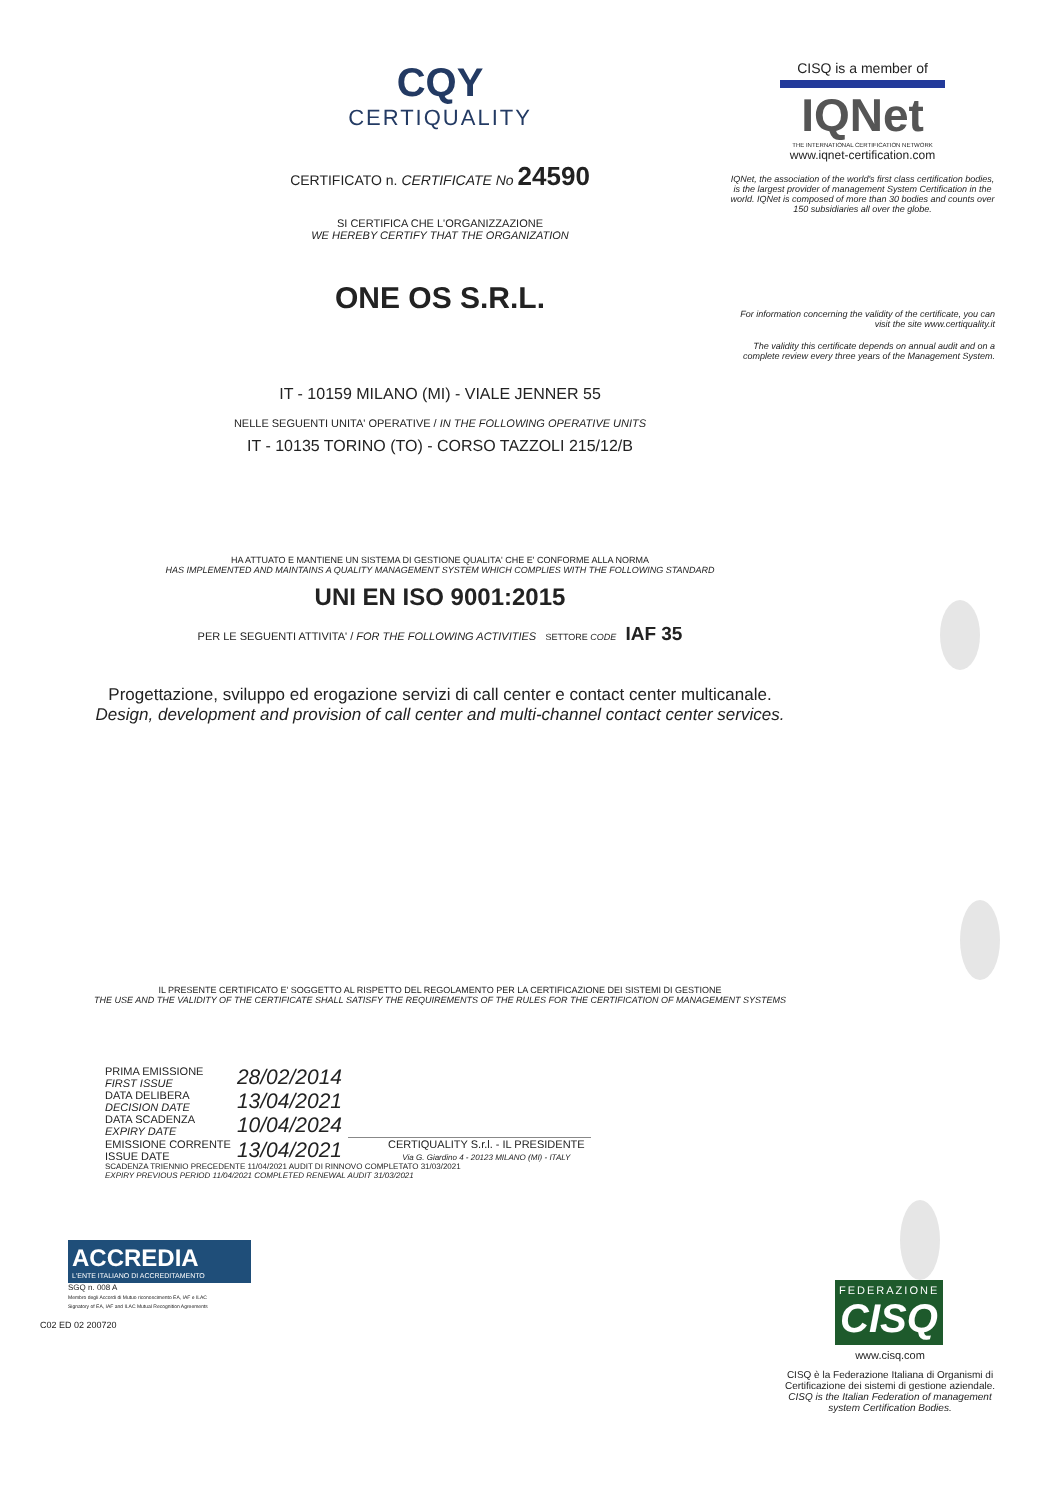CQY
CERTIQUALITY
CERTIFICATO n. CERTIFICATE No 24590
SI CERTIFICA CHE L'ORGANIZZAZIONE
WE HEREBY CERTIFY THAT THE ORGANIZATION
ONE OS S.R.L.
IT - 10159 MILANO (MI) - VIALE JENNER 55
NELLE SEGUENTI UNITA' OPERATIVE / IN THE FOLLOWING OPERATIVE UNITS
IT - 10135 TORINO (TO) - CORSO TAZZOLI 215/12/B
HA ATTUATO E MANTIENE UN SISTEMA DI GESTIONE QUALITA' CHE E' CONFORME ALLA NORMA
HAS IMPLEMENTED AND MAINTAINS A QUALITY MANAGEMENT SYSTEM WHICH COMPLIES WITH THE FOLLOWING STANDARD
UNI EN ISO 9001:2015
PER LE SEGUENTI ATTIVITA' / FOR THE FOLLOWING ACTIVITIES SETTORE CODE IAF 35
Progettazione, sviluppo ed erogazione servizi di call center e contact center multicanale.
Design, development and provision of call center and multi-channel contact center services.
IL PRESENTE CERTIFICATO E' SOGGETTO AL RISPETTO DEL REGOLAMENTO PER LA CERTIFICAZIONE DEI SISTEMI DI GESTIONE
THE USE AND THE VALIDITY OF THE CERTIFICATE SHALL SATISFY THE REQUIREMENTS OF THE RULES FOR THE CERTIFICATION OF MANAGEMENT SYSTEMS
| PRIMA EMISSIONE FIRST ISSUE | 28/02/2014 | |
| DATA DELIBERA DECISION DATE | 13/04/2021 | |
| DATA SCADENZA EXPIRY DATE | 10/04/2024 | |
| EMISSIONE CORRENTE ISSUE DATE | 13/04/2021 | CERTIQUALITY S.r.l. - IL PRESIDENTE Via G. Giardino 4 - 20123 MILANO (MI) - ITALY |
SCADENZA TRIENNIO PRECEDENTE 11/04/2021 AUDIT DI RINNOVO COMPLETATO 31/03/2021
EXPIRY PREVIOUS PERIOD 11/04/2021 COMPLETED RENEWAL AUDIT 31/03/2021
ACCREDIA
L'ENTE ITALIANO DI ACCREDITAMENTO
SGQ n. 008 A
Membro degli Accordi di Mutuo riconoscimento EA, IAF e ILAC
Signatory of EA, IAF and ILAC Mutual Recognition Agreements
C02 ED 02 200720
CISQ is a member of
IQNet
THE INTERNATIONAL CERTIFICATION NETWORK
www.iqnet-certification.com
IQNet, the association of the world's first class certification bodies, is the largest provider of management System Certification in the world. IQNet is composed of more than 30 bodies and counts over 150 subsidiaries all over the globe.
For information concerning the validity of the certificate, you can visit the site www.certiquality.it
The validity this certificate depends on annual audit and on a complete review every three years of the Management System.
FEDERAZIONE
CISQ
www.cisq.com
CISQ è la Federazione Italiana di Organismi di Certificazione dei sistemi di gestione aziendale.
CISQ is the Italian Federation of management system Certification Bodies.